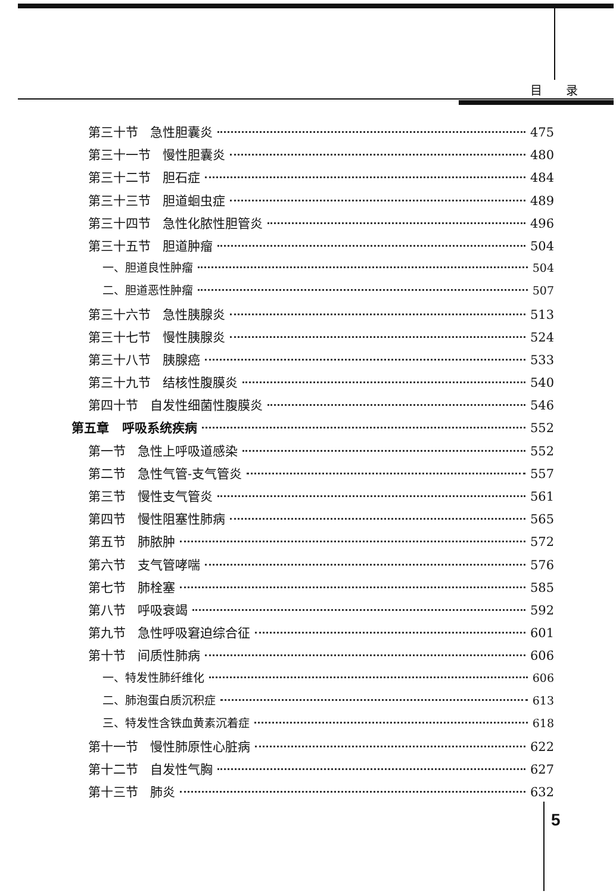目录
第三十节 急性胆囊炎 475
第三十一节 慢性胆囊炎 480
第三十二节 胆石症 484
第三十三节 胆道蛔虫症 489
第三十四节 急性化脓性胆管炎 496
第三十五节 胆道肿瘤 504
一、胆道良性肿瘤 504
二、胆道恶性肿瘤 507
第三十六节 急性胰腺炎 513
第三十七节 慢性胰腺炎 524
第三十八节 胰腺癌 533
第三十九节 结核性腹膜炎 540
第四十节 自发性细菌性腹膜炎 546
第五章 呼吸系统疾病 552
第一节 急性上呼吸道感染 552
第二节 急性气管-支气管炎 557
第三节 慢性支气管炎 561
第四节 慢性阻塞性肺病 565
第五节 肺脓肿 572
第六节 支气管哮喘 576
第七节 肺栓塞 585
第八节 呼吸衰竭 592
第九节 急性呼吸窘迫综合征 601
第十节 间质性肺病 606
一、特发性肺纤维化 606
二、肺泡蛋白质沉积症 613
三、特发性含铁血黄素沉着症 618
第十一节 慢性肺原性心脏病 622
第十二节 自发性气胸 627
第十三节 肺炎 632
5